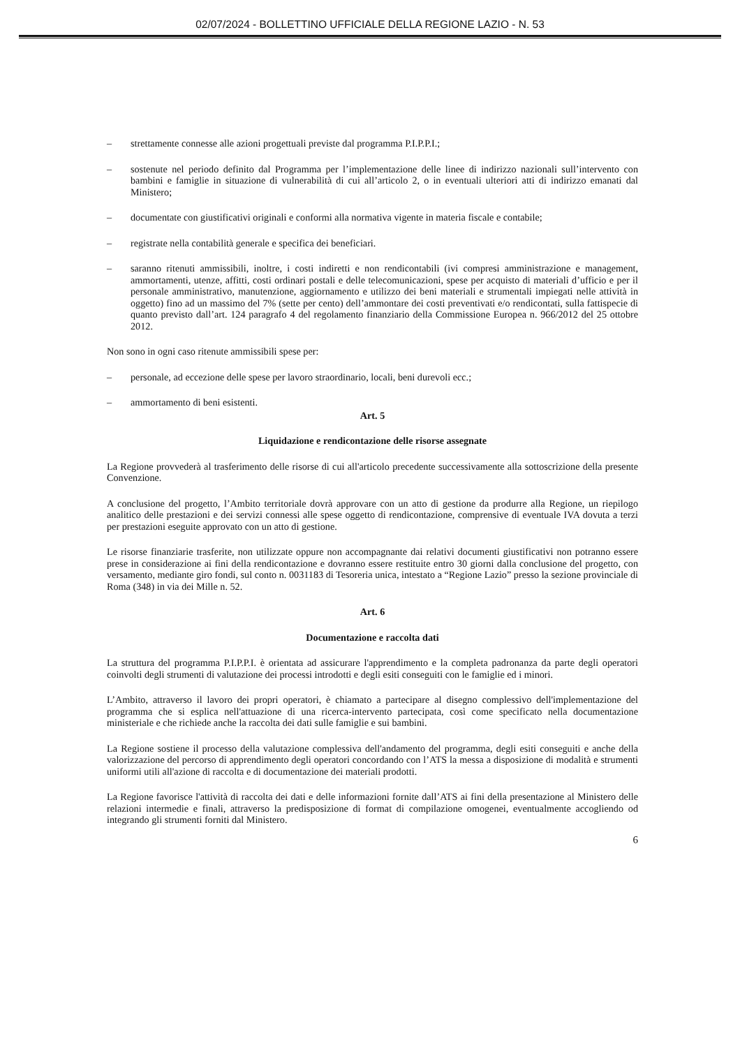02/07/2024 - BOLLETTINO UFFICIALE DELLA REGIONE LAZIO - N. 53
– strettamente connesse alle azioni progettuali previste dal programma P.I.P.P.I.;
– sostenute nel periodo definito dal Programma per l’implementazione delle linee di indirizzo nazionali sull’intervento con bambini e famiglie in situazione di vulnerabilità di cui all’articolo 2, o in eventuali ulteriori atti di indirizzo emanati dal Ministero;
– documentate con giustificativi originali e conformi alla normativa vigente in materia fiscale e contabile;
– registrate nella contabilità generale e specifica dei beneficiari.
– saranno ritenuti ammissibili, inoltre, i costi indiretti e non rendicontabili (ivi compresi amministrazione e management, ammortamenti, utenze, affitti, costi ordinari postali e delle telecomunicazioni, spese per acquisto di materiali d’ufficio e per il personale amministrativo, manutenzione, aggiornamento e utilizzo dei beni materiali e strumentali impiegati nelle attività in oggetto) fino ad un massimo del 7% (sette per cento) dell’ammontare dei costi preventivati e/o rendicontati, sulla fattispecie di quanto previsto dall’art. 124 paragrafo 4 del regolamento finanziario della Commissione Europea n. 966/2012 del 25 ottobre 2012.
Non sono in ogni caso ritenute ammissibili spese per:
– personale, ad eccezione delle spese per lavoro straordinario, locali, beni durevoli ecc.;
– ammortamento di beni esistenti.
Art. 5
Liquidazione e rendicontazione delle risorse assegnate
La Regione provvederà al trasferimento delle risorse di cui all'articolo precedente successivamente alla sottoscrizione della presente Convenzione.
A conclusione del progetto, l’Ambito territoriale dovrà approvare con un atto di gestione da produrre alla Regione, un riepilogo analitico delle prestazioni e dei servizi connessi alle spese oggetto di rendicontazione, comprensive di eventuale IVA dovuta a terzi per prestazioni eseguite approvato con un atto di gestione.
Le risorse finanziarie trasferite, non utilizzate oppure non accompagnante dai relativi documenti giustificativi non potranno essere prese in considerazione ai fini della rendicontazione e dovranno essere restituite entro 30 giorni dalla conclusione del progetto, con versamento, mediante giro fondi, sul conto n. 0031183 di Tesoreria unica, intestato a “Regione Lazio” presso la sezione provinciale di Roma (348) in via dei Mille n. 52.
Art. 6
Documentazione e raccolta dati
La struttura del programma P.I.P.P.I. è orientata ad assicurare l'apprendimento e la completa padronanza da parte degli operatori coinvolti degli strumenti di valutazione dei processi introdotti e degli esiti conseguiti con le famiglie ed i minori.
L’Ambito, attraverso il lavoro dei propri operatori, è chiamato a partecipare al disegno complessivo dell'implementazione del programma che si esplica nell'attuazione di una ricerca-intervento partecipata, così come specificato nella documentazione ministeriale e che richiede anche la raccolta dei dati sulle famiglie e sui bambini.
La Regione sostiene il processo della valutazione complessiva dell'andamento del programma, degli esiti conseguiti e anche della valorizzazione del percorso di apprendimento degli operatori concordando con l’ATS la messa a disposizione di modalità e strumenti uniformi utili all'azione di raccolta e di documentazione dei materiali prodotti.
La Regione favorisce l'attività di raccolta dei dati e delle informazioni fornite dall’ATS ai fini della presentazione al Ministero delle relazioni intermedie e finali, attraverso la predisposizione di format di compilazione omogenei, eventualmente accogliendo od integrando gli strumenti forniti dal Ministero.
6